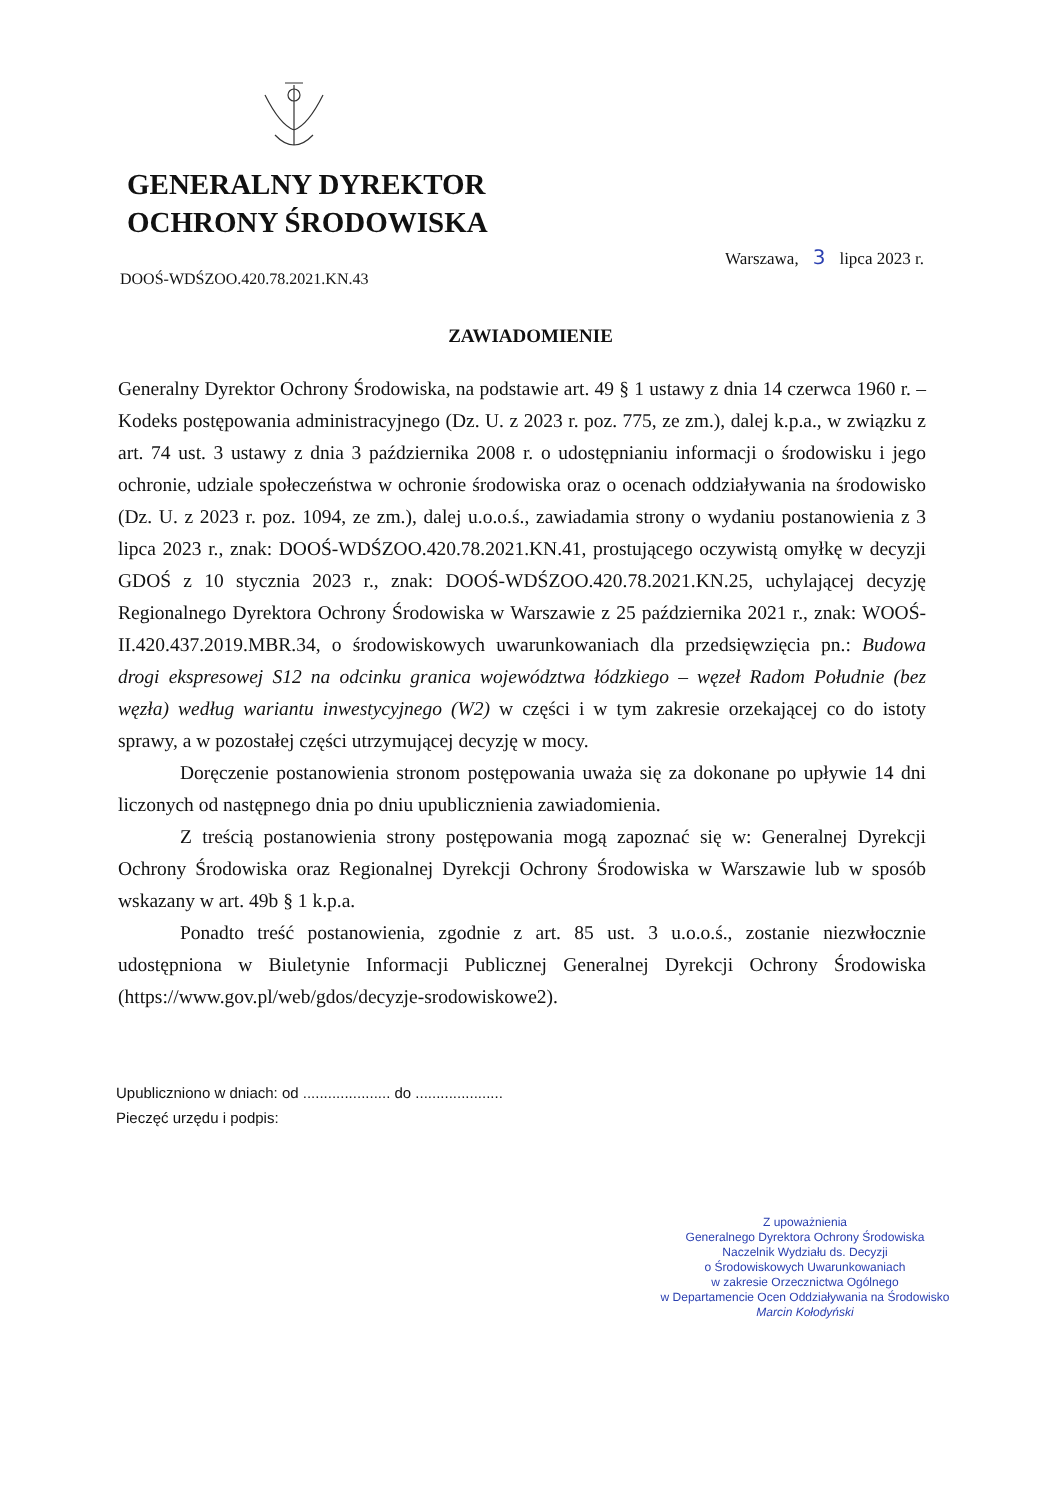GENERALNY DYREKTOR
OCHRONY ŚRODOWISKA
Warszawa, 3 lipca 2023 r.
DOOŚ-WDŚZOO.420.78.2021.KN.43
ZAWIADOMIENIE
Generalny Dyrektor Ochrony Środowiska, na podstawie art. 49 § 1 ustawy z dnia 14 czerwca 1960 r. – Kodeks postępowania administracyjnego (Dz. U. z 2023 r. poz. 775, ze zm.), dalej k.p.a., w związku z art. 74 ust. 3 ustawy z dnia 3 października 2008 r. o udostępnianiu informacji o środowisku i jego ochronie, udziale społeczeństwa w ochronie środowiska oraz o ocenach oddziaływania na środowisko (Dz. U. z 2023 r. poz. 1094, ze zm.), dalej u.o.o.ś., zawiadamia strony o wydaniu postanowienia z 3 lipca 2023 r., znak: DOOŚ-WDŚZOO.420.78.2021.KN.41, prostującego oczywistą omyłkę w decyzji GDOŚ z 10 stycznia 2023 r., znak: DOOŚ-WDŚZOO.420.78.2021.KN.25, uchylającej decyzję Regionalnego Dyrektora Ochrony Środowiska w Warszawie z 25 października 2021 r., znak: WOOŚ-II.420.437.2019.MBR.34, o środowiskowych uwarunkowaniach dla przedsięwzięcia pn.: Budowa drogi ekspresowej S12 na odcinku granica województwa łódzkiego – węzeł Radom Południe (bez węzła) według wariantu inwestycyjnego (W2) w części i w tym zakresie orzekającej co do istoty sprawy, a w pozostałej części utrzymującej decyzję w mocy.
Doręczenie postanowienia stronom postępowania uważa się za dokonane po upływie 14 dni liczonych od następnego dnia po dniu upublicznienia zawiadomienia.
Z treścią postanowienia strony postępowania mogą zapoznać się w: Generalnej Dyrekcji Ochrony Środowiska oraz Regionalnej Dyrekcji Ochrony Środowiska w Warszawie lub w sposób wskazany w art. 49b § 1 k.p.a.
Ponadto treść postanowienia, zgodnie z art. 85 ust. 3 u.o.o.ś., zostanie niezwłocznie udostępniona w Biuletynie Informacji Publicznej Generalnej Dyrekcji Ochrony Środowiska (https://www.gov.pl/web/gdos/decyzje-srodowiskowe2).
Upubliczniono w dniach: od ..................... do .....................
Pieczęć urzędu i podpis:
Z upoważnienia
Generalnego Dyrektora Ochrony Środowiska
Naczelnik Wydziału ds. Decyzji
o Środowiskowych Uwarunkowaniach
w zakresie Orzecznictwa Ogólnego
w Departamencie Ocen Oddziaływania na Środowisko
Marcin Kołodyński